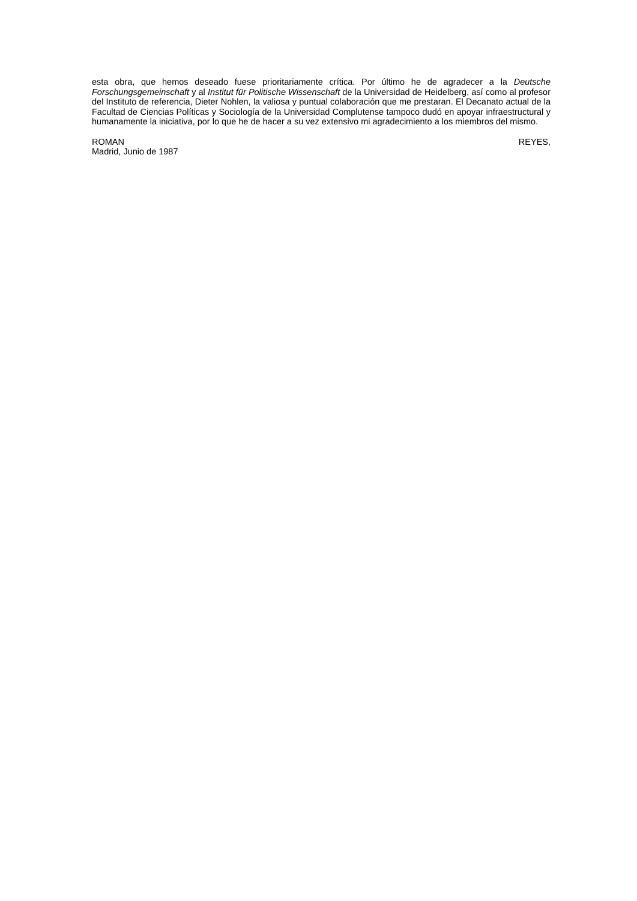esta obra, que hemos deseado fuese prioritariamente crítica. Por último he de agradecer a la Deutsche Forschungsgemeinschaft y al Institut für Politische Wissenschaft de la Universidad de Heidelberg, así como al profesor del Instituto de referencia, Dieter Nohlen, la valiosa y puntual colaboración que me prestaran. El Decanato actual de la Facultad de Ciencias Políticas y Sociología de la Universidad Complutense tampoco dudó en apoyar infraestructural y humanamente la iniciativa, por lo que he de hacer a su vez extensivo mi agradecimiento a los miembros del mismo.
ROMAN REYES,
Madrid, Junio de 1987